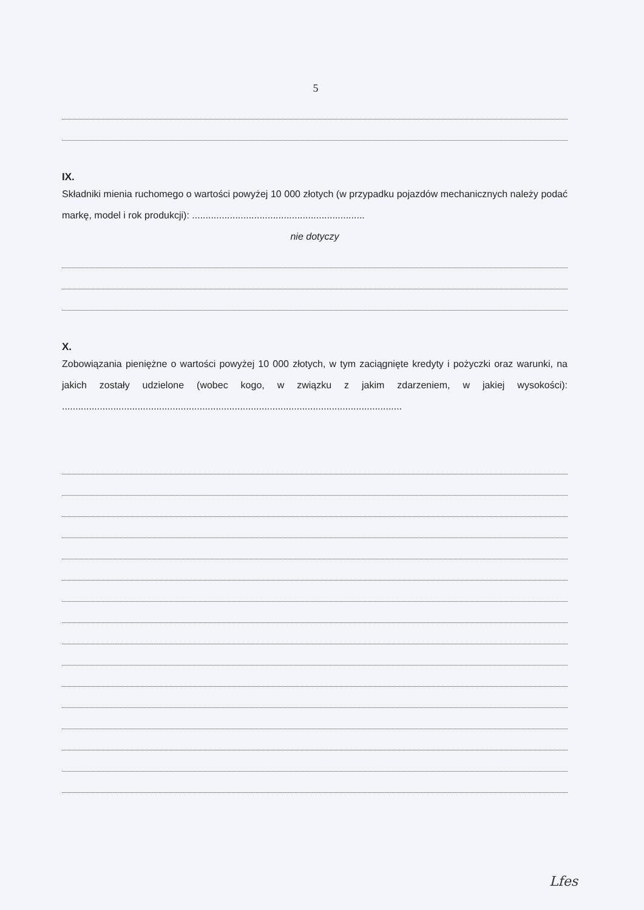5
IX.
Składniki mienia ruchomego o wartości powyżej 10 000 złotych (w przypadku pojazdów mechanicznych należy podać markę, model i rok produkcji): ................................................................
nie dotyczy
X.
Zobowiązania pieniężne o wartości powyżej 10 000 złotych, w tym zaciągnięte kredyty i pożyczki oraz warunki, na jakich zostały udzielone (wobec kogo, w związku z jakim zdarzeniem, w jakiej wysokości): ..............................................................................................................................
Lfes